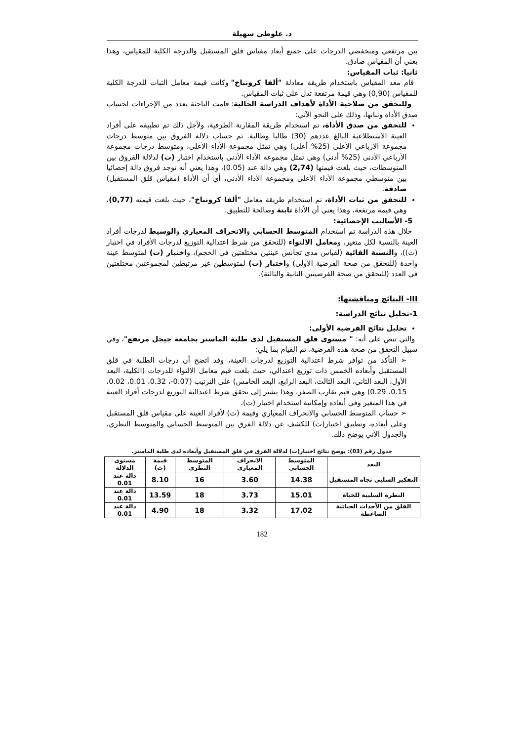د. علوطي سهيلة
بين مرتفعي ومنخفضي الدرجات على جميع أبعاد مقياس قلق المستقبل والدرجة الكلية للمقياس، وهذا يعني أن المقياس صادق.
ثانيا: ثبات المقياس:
قام معد المقياس باستخدام طريقة معادلة "ألفا كرونباخ" وكانت قيمة معامل الثبات للدرجة الكلية للمقياس (0,90) وهي قيمة مرتفعة تدل على ثبات المقياس.
وللتحقق من صلاحية الأداة لأهداف الدراسة الحالية: قامت الباحثة بعدد من الإجراءات لحساب صدق الأداة وثباتها، وذلك على النحو الآتي:
للتحقق من صدق الأداة، تم استخدام طريقة المقارنة الطرفية، ولأجل ذلك تم تطبيقه على أفراد العينة الاستطلاعية البالغ عددهم (30) طالبا وطالبة. ثم حساب دلالة الفروق بين متوسط درجات مجموعة الأرباعي الأعلى (25% أعلى) وهي تمثل مجموعة الأداء الأعلى، ومتوسط درجات مجموعة الأرباعي الأدنى (25% أدنى) وهي تمثل مجموعة الأداء الأدنى باستخدام اختبار (ت) لدلالة الفروق بين المتوسطات، حيث بلغت قيمتها (2,74) وهي دالة عند (0.05)، وهذا يعني أنه توجد فروق دالة إحصائيا بين متوسطي مجموعة الأداء الأعلى ومجموعة الأداء الأدنى، أي أن الأداة (مقياس قلق المستقبل) صادقة.
للتحقق من ثبات الأداة، تم استخدام طريقة معامل "ألفا كرونباخ"، حيث بلغت قيمته (0,77)، وهي قيمة مرتفعة، وهذا يعني أن الأداة ثابتة وصالحة للتطبيق.
5- الأساليب الإحصائية:
خلال هذه الدراسة تم استخدام المتوسط الحسابي والانحراف المعياري والوسيط لدرجات أفراد العينة بالنسبة لكل متغير، ومعامل الالتواء (للتحقق من شرط اعتدالية التوزيع لدرجات الأفراد في اختبار (ت))، والنسبة الفائية (لقياس مدى تجانس عينتين مختلفتين في الحجم)، واختبار (ت) لمتوسط عينة واحدة (للتحقق من صحة الفرضية الأولى) واختبار (ت) لمتوسطين غير مرتبطين لمجموعتين مختلفتين في العدد (للتحقق من صحة الفرضيتين الثانية والثالثة).
III- النتائج ومناقشتها:
1-تحليل نتائج الدراسة:
تحليل نتائج الفرضية الأولى:
والتي تنص على أنه: " مستوى قلق المستقبل لدى طلبة الماستر بجامعة جيجل مرتفع"، وفي سبيل التحقق من صحة هذه الفرضية، تم القيام بما يلي:
➢ التأكد من توافر شرط اعتدالية التوزيع لدرجات العينة، وقد اتضح أن درجات الطلبة في قلق المستقبل وأبعاده الخمس ذات توزيع اعتدالي، حيث بلغت قيم معامل الالتواء للدرجات (الكلية، البعد الأول، البعد الثاني، البعد الثالث، البعد الرابع، البعد الخامس) على الترتيب (0.07-، 0.32، 0.01، 0.02، 0.15، 0.29) وهي قيم تقارب الصفر، وهذا يشير إلى تحقق شرط اعتدالية التوزيع لدرجات أفراد العينة في هذا المتغير وفي أبعاده وإمكانية استخدام اختبار (ت).
➢ حساب المتوسط الحسابي والانحراف المعياري وقيمة (ت) لأفراد العينة على مقياس قلق المستقبل وعلى أبعاده، وتطبيق اختبار(ت) للكشف عن دلالة الفرق بين المتوسط الحسابي والمتوسط النظري، والجدول الآتي يوضح ذلك.
جدول رقم (03): يوضح نتائج اختبار(ت) لدلالة الفرق في قلق المستقبل وأبعاده لدى طلبة الماستر.
| البعد | المتوسط الحسابي | الانحراف المعياري | المتوسط النظري | قيمة (ت) | مستوى الدلالة |
| --- | --- | --- | --- | --- | --- |
| التفكير السلبي تجاه المستقبل | 14.38 | 3.60 | 16 | 8.10 | دالة عند 0.01 |
| النظرة السلبية للحياة | 15.01 | 3.73 | 18 | 13.59 | دالة عند 0.01 |
| القلق من الأحداث الحياتية الضاغطة | 17.02 | 3.32 | 18 | 4.90 | دالة عند 0.01 |
182